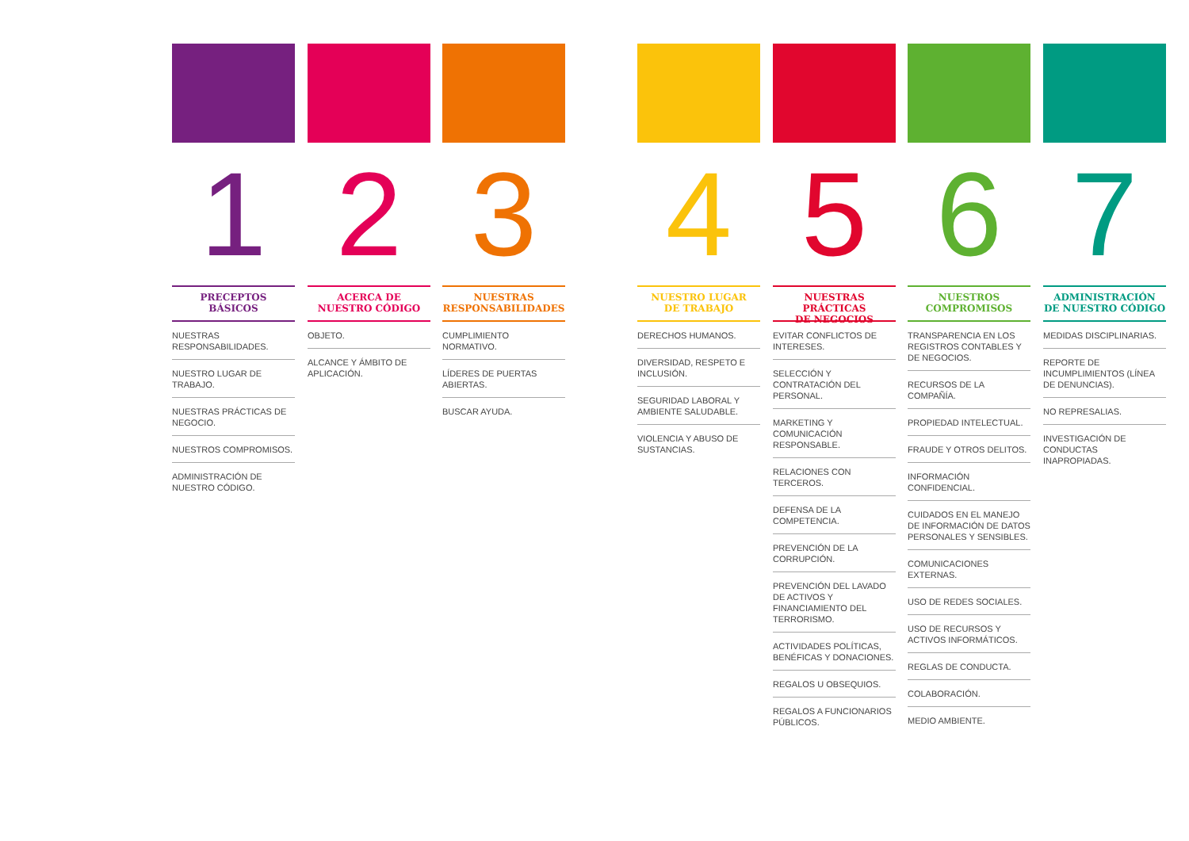1
PRECEPTOS
BÁSICOS
NUESTRAS RESPONSABILIDADES.
NUESTRO LUGAR DE TRABAJO.
NUESTRAS PRÁCTICAS DE NEGOCIO.
NUESTROS COMPROMISOS.
ADMINISTRACIÓN DE NUESTRO CÓDIGO.
2
ACERCA DE
NUESTRO CÓDIGO
OBJETO.
ALCANCE Y ÁMBITO DE APLICACIÓN.
3
NUESTRAS
RESPONSABILIDADES
CUMPLIMIENTO NORMATIVO.
LÍDERES DE PUERTAS ABIERTAS.
BUSCAR AYUDA.
4
NUESTRO LUGAR
DE TRABAJO
DERECHOS HUMANOS.
DIVERSIDAD, RESPETO E INCLUSIÓN.
SEGURIDAD LABORAL Y AMBIENTE SALUDABLE.
VIOLENCIA Y ABUSO DE SUSTANCIAS.
5
NUESTRAS PRÁCTICAS
DE NEGOCIOS
EVITAR CONFLICTOS DE INTERESES.
SELECCIÓN Y CONTRATACIÓN DEL PERSONAL.
MARKETING Y COMUNICACIÓN RESPONSABLE.
RELACIONES CON TERCEROS.
DEFENSA DE LA COMPETENCIA.
PREVENCIÓN DE LA CORRUPCIÓN.
PREVENCIÓN DEL LAVADO DE ACTIVOS Y FINANCIAMIENTO DEL TERRORISMO.
ACTIVIDADES POLÍTICAS, BENÉFICAS Y DONACIONES.
REGALOS U OBSEQUIOS.
REGALOS A FUNCIONARIOS PÚBLICOS.
6
NUESTROS
COMPROMISOS
TRANSPARENCIA EN LOS REGISTROS CONTABLES Y DE NEGOCIOS.
RECURSOS DE LA COMPAÑÍA.
PROPIEDAD INTELECTUAL.
FRAUDE Y OTROS DELITOS.
INFORMACIÓN CONFIDENCIAL.
CUIDADOS EN EL MANEJO DE INFORMACIÓN DE DATOS PERSONALES Y SENSIBLES.
COMUNICACIONES EXTERNAS.
USO DE REDES SOCIALES.
USO DE RECURSOS Y ACTIVOS INFORMÁTICOS.
REGLAS DE CONDUCTA.
COLABORACIÓN.
MEDIO AMBIENTE.
7
ADMINISTRACIÓN
DE NUESTRO CÓDIGO
MEDIDAS DISCIPLINARIAS.
REPORTE DE INCUMPLIMIENTOS (LÍNEA DE DENUNCIAS).
NO REPRESALIAS.
INVESTIGACIÓN DE CONDUCTAS INAPROPIADAS.